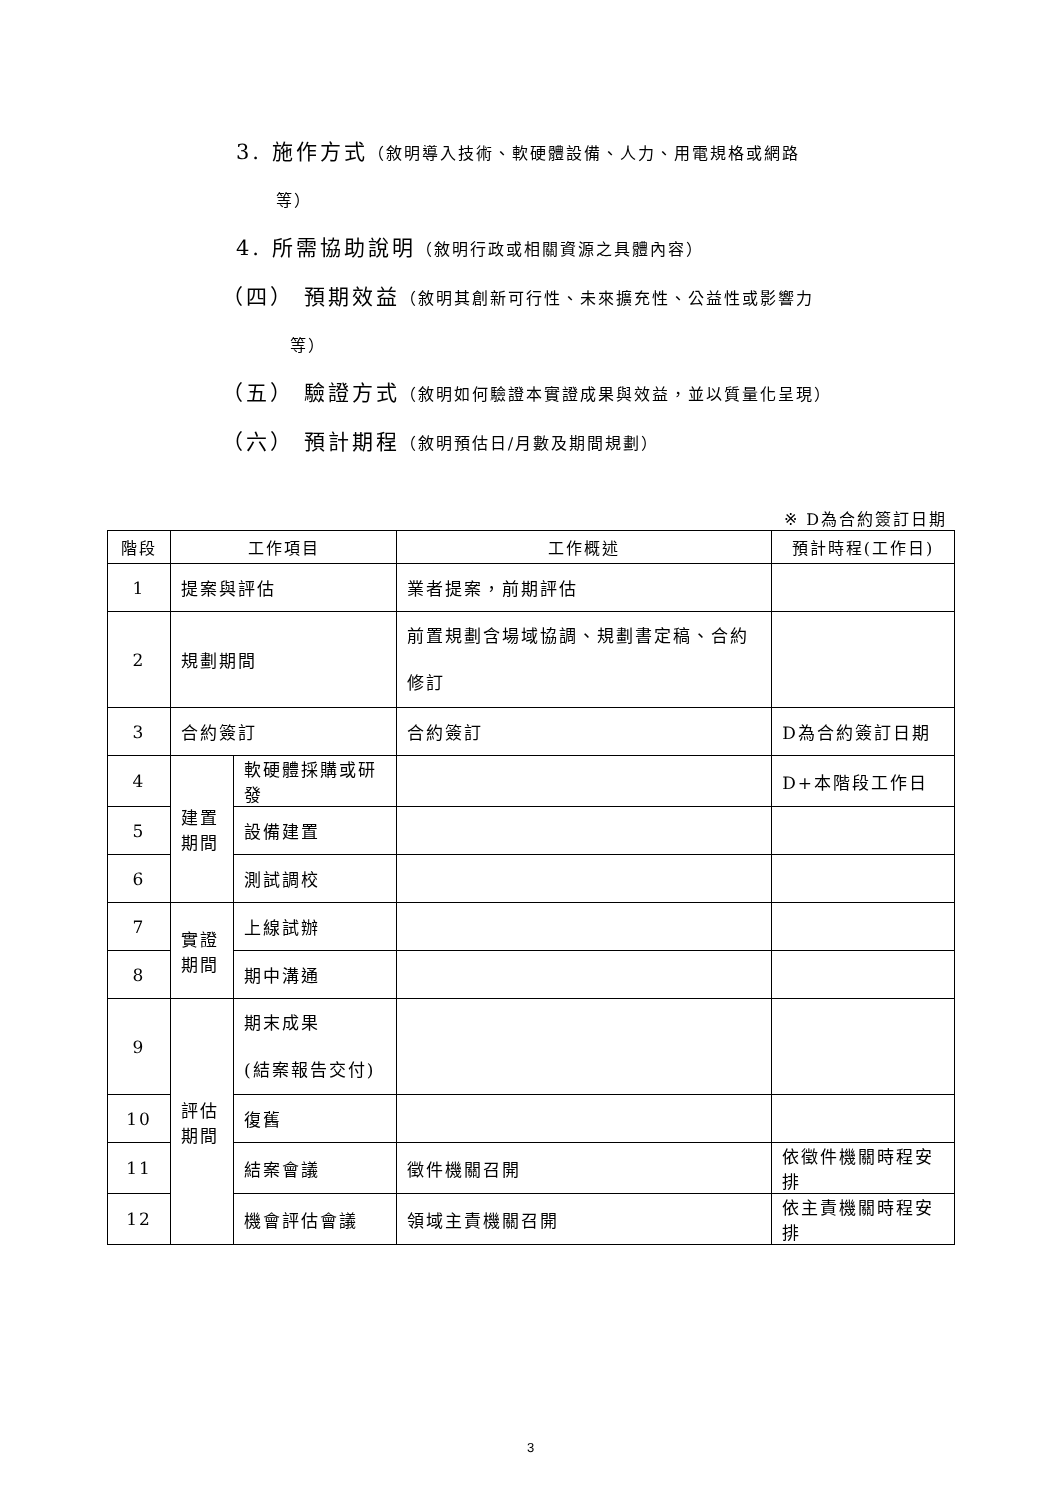3. 施作方式（敘明導入技術、軟硬體設備、人力、用電規格或網路
等）
4. 所需協助說明（敘明行政或相關資源之具體內容）
（四） 預期效益（敘明其創新可行性、未來擴充性、公益性或影響力
等）
（五） 驗證方式（敘明如何驗證本實證成果與效益，並以質量化呈現）
（六） 預計期程（敘明預估日/月數及期間規劃）
※ D為合約簽訂日期
| 階段 | 工作項目 | | 工作概述 | 預計時程(工作日) |
| --- | --- | --- | --- | --- |
| 1 | 提案與評估 | | 業者提案，前期評估 | |
| 2 | 規劃期間 | | 前置規劃含場域協調、規劃書定稿、合約修訂 | |
| 3 | 合約簽訂 | | 合約簽訂 | D為合約簽訂日期 |
| 4 | 建置期間 | 軟硬體採購或研發 | | D+本階段工作日 |
| 5 | | 設備建置 | | |
| 6 | | 測試調校 | | |
| 7 | 實證期間 | 上線試辦 | | |
| 8 | | 期中溝通 | | |
| 9 | 評估期間 | 期末成果 (結案報告交付) | | |
| 10 | | 復舊 | | |
| 11 | | 結案會議 | 徵件機關召開 | 依徵件機關時程安排 |
| 12 | | 機會評估會議 | 領域主責機關召開 | 依主責機關時程安排 |
3